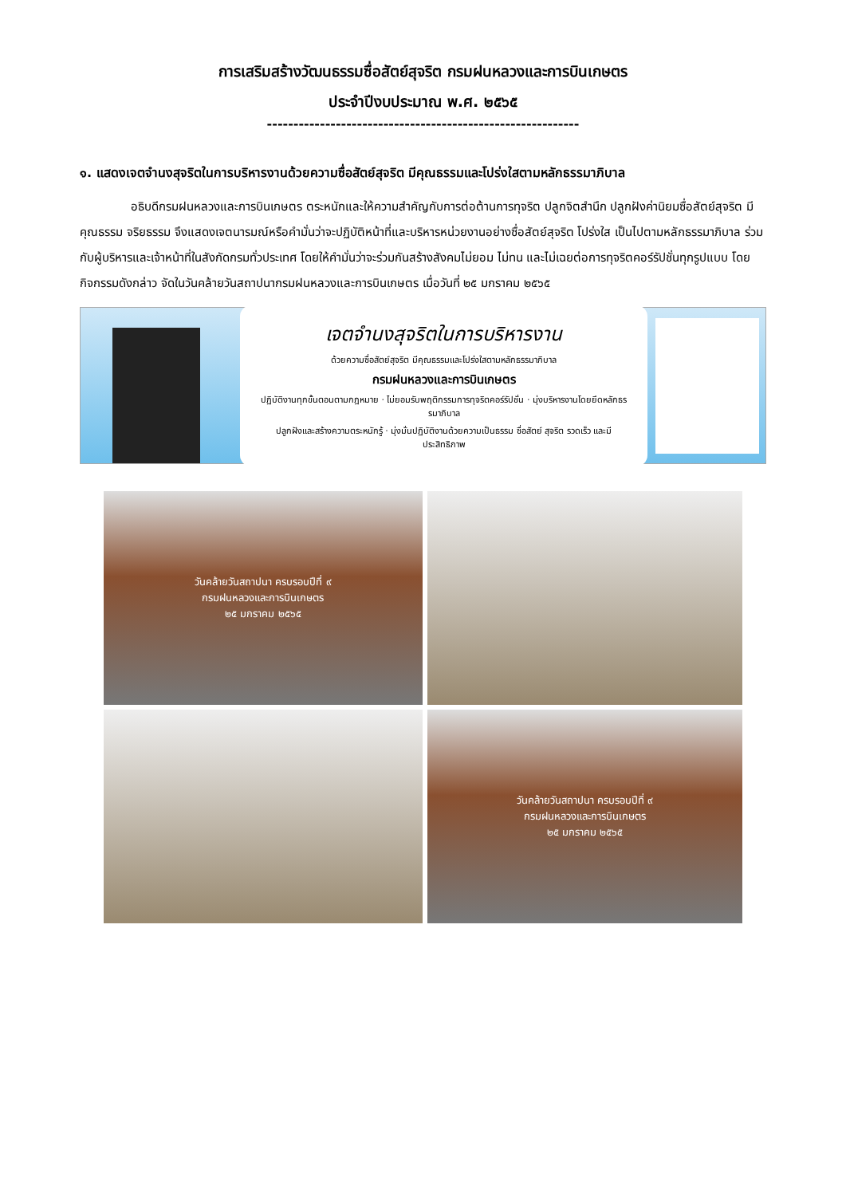การเสริมสร้างวัฒนธรรมซื่อสัตย์สุจริต กรมฝนหลวงและการบินเกษตร
ประจำปีงบประมาณ พ.ศ. ๒๕๖๕
-----------------------------------------------------------
๑. แสดงเจตจำนงสุจริตในการบริหารงานด้วยความซื่อสัตย์สุจริต มีคุณธรรมและโปร่งใสตามหลักธรรมาภิบาล
อธิบดีกรมฝนหลวงและการบินเกษตร ตระหนักและให้ความสำคัญกับการต่อต้านการทุจริต ปลูกจิตสำนึก ปลูกฝังค่านิยมซื่อสัตย์สุจริต มีคุณธรรม จริยธรรม จึงแสดงเจตนารมณ์หรือคำมั่นว่าจะปฏิบัติหน้าที่และบริหารหน่วยงานอย่างซื่อสัตย์สุจริต โปร่งใส เป็นไปตามหลักธรรมาภิบาล ร่วมกับผู้บริหารและเจ้าหน้าที่ในสังกัดกรมทั่วประเทศ โดยให้คำมั่นว่าจะร่วมกันสร้างสังคมไม่ยอม ไม่ทน และไม่เฉยต่อการทุจริตคอร์รัปชั่นทุกรูปแบบ โดยกิจกรรมดังกล่าว จัดในวันคล้ายวันสถาปนากรมฝนหลวงและการบินเกษตร เมื่อวันที่ ๒๕ มกราคม ๒๕๖๕
เจตจำนงสุจริตในการบริหารงาน
ด้วยความซื่อสัตย์สุจริต มีคุณธรรมและโปร่งใสตามหลักธรรมาภิบาล
กรมฝนหลวงและการบินเกษตร
ปฏิบัติงานทุกขั้นตอนตามกฎหมาย · ไม่ยอมรับพฤติกรรมการทุจริตคอร์รัปชั่น · มุ่งบริหารงานโดยยึดหลักธรรมาภิบาล
ปลูกฝังและสร้างความตระหนักรู้ · มุ่งมั่นปฏิบัติงานด้วยความเป็นธรรม ซื่อสัตย์ สุจริต รวดเร็ว และมีประสิทธิภาพ
วันคล้ายวันสถาปนา ครบรอบปีที่ ๙
กรมฝนหลวงและการบินเกษตร
๒๕ มกราคม ๒๕๖๕
วันคล้ายวันสถาปนา ครบรอบปีที่ ๙
กรมฝนหลวงและการบินเกษตร
๒๕ มกราคม ๒๕๖๕